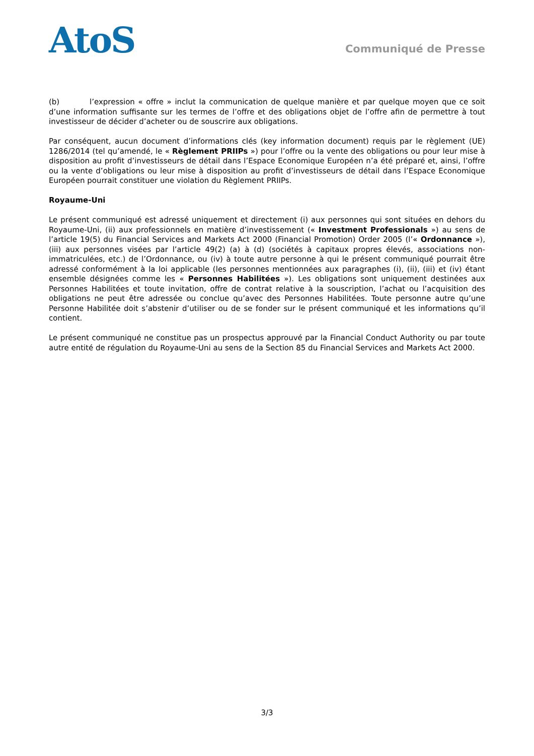AtoS
Communiqué de Presse
(b) l’expression « offre » inclut la communication de quelque manière et par quelque moyen que ce soit d’une information suffisante sur les termes de l’offre et des obligations objet de l’offre afin de permettre à tout investisseur de décider d’acheter ou de souscrire aux obligations.
Par conséquent, aucun document d’informations clés (key information document) requis par le règlement (UE) 1286/2014 (tel qu’amendé, le « Règlement PRIIPs ») pour l’offre ou la vente des obligations ou pour leur mise à disposition au profit d’investisseurs de détail dans l’Espace Economique Européen n’a été préparé et, ainsi, l’offre ou la vente d’obligations ou leur mise à disposition au profit d’investisseurs de détail dans l’Espace Economique Européen pourrait constituer une violation du Règlement PRIIPs.
Royaume-Uni
Le présent communiqué est adressé uniquement et directement (i) aux personnes qui sont situées en dehors du Royaume-Uni, (ii) aux professionnels en matière d’investissement (« Investment Professionals ») au sens de l’article 19(5) du Financial Services and Markets Act 2000 (Financial Promotion) Order 2005 (l’« Ordonnance »), (iii) aux personnes visées par l’article 49(2) (a) à (d) (sociétés à capitaux propres élevés, associations non-immatriculées, etc.) de l’Ordonnance, ou (iv) à toute autre personne à qui le présent communiqué pourrait être adressé conformément à la loi applicable (les personnes mentionnées aux paragraphes (i), (ii), (iii) et (iv) étant ensemble désignées comme les « Personnes Habilitées »). Les obligations sont uniquement destinées aux Personnes Habilitées et toute invitation, offre de contrat relative à la souscription, l’achat ou l’acquisition des obligations ne peut être adressée ou conclue qu’avec des Personnes Habilitées. Toute personne autre qu’une Personne Habilitée doit s’abstenir d’utiliser ou de se fonder sur le présent communiqué et les informations qu’il contient.
Le présent communiqué ne constitue pas un prospectus approuvé par la Financial Conduct Authority ou par toute autre entité de régulation du Royaume-Uni au sens de la Section 85 du Financial Services and Markets Act 2000.
3/3